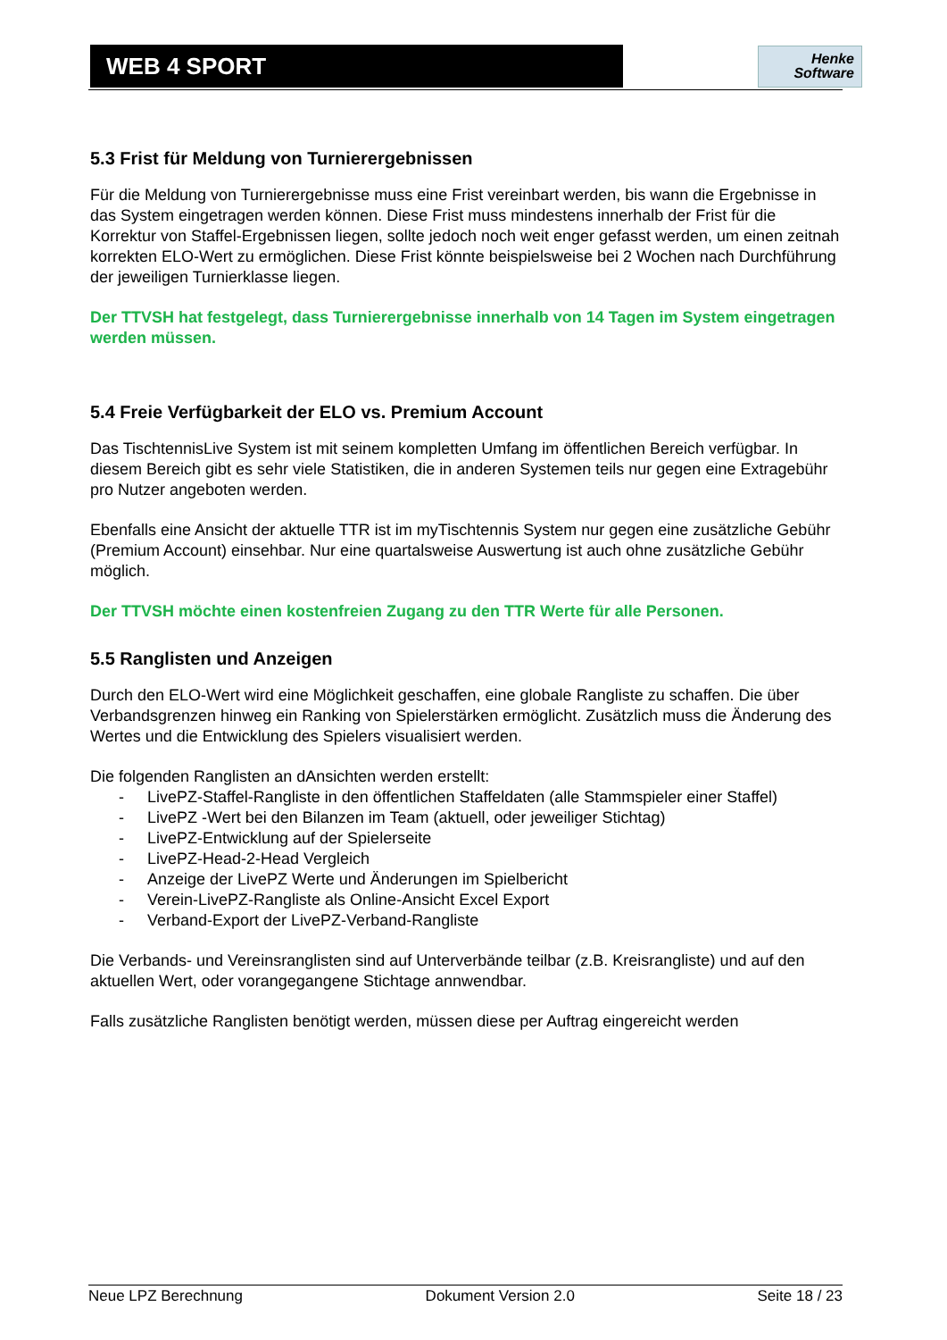WEB 4 SPORT
Henke
Software
5.3 Frist für Meldung von Turnierergebnissen
Für die Meldung von Turnierergebnisse muss eine Frist vereinbart werden, bis wann die Ergebnisse in das System eingetragen werden können. Diese Frist muss mindestens innerhalb der Frist für die Korrektur von Staffel-Ergebnissen liegen, sollte jedoch noch weit enger gefasst werden, um einen zeitnah korrekten ELO-Wert zu ermöglichen. Diese Frist könnte beispielsweise bei 2 Wochen nach Durchführung der jeweiligen Turnierklasse liegen.
Der TTVSH hat festgelegt, dass Turnierergebnisse innerhalb von 14 Tagen im System eingetragen werden müssen.
5.4 Freie Verfügbarkeit der ELO vs. Premium Account
Das TischtennisLive System ist mit seinem kompletten Umfang im öffentlichen Bereich verfügbar. In diesem Bereich gibt es sehr viele Statistiken, die in anderen Systemen teils nur gegen eine Extragebühr pro Nutzer angeboten werden.
Ebenfalls eine Ansicht der aktuelle TTR ist im myTischtennis System nur gegen eine zusätzliche Gebühr (Premium Account) einsehbar. Nur eine quartalsweise Auswertung ist auch ohne zusätzliche Gebühr möglich.
Der TTVSH möchte einen kostenfreien Zugang zu den TTR Werte für alle Personen.
5.5 Ranglisten und Anzeigen
Durch den ELO-Wert wird eine Möglichkeit geschaffen, eine globale Rangliste zu schaffen. Die über Verbandsgrenzen hinweg ein Ranking von Spielerstärken ermöglicht. Zusätzlich muss die Änderung des Wertes und die Entwicklung des Spielers visualisiert werden.
Die folgenden Ranglisten an dAnsichten werden erstellt:
- LivePZ-Staffel-Rangliste in den öffentlichen Staffeldaten (alle Stammspieler einer Staffel)
- LivePZ -Wert bei den Bilanzen im Team (aktuell, oder jeweiliger Stichtag)
- LivePZ-Entwicklung auf der Spielerseite
- LivePZ-Head-2-Head Vergleich
- Anzeige der LivePZ Werte und Änderungen im Spielbericht
- Verein-LivePZ-Rangliste als Online-Ansicht Excel Export
- Verband-Export der LivePZ-Verband-Rangliste
Die Verbands- und Vereinsranglisten sind auf Unterverbände teilbar (z.B. Kreisrangliste) und auf den aktuellen Wert, oder vorangegangene Stichtage annwendbar.
Falls zusätzliche Ranglisten benötigt werden, müssen diese per Auftrag eingereicht werden
Neue LPZ Berechnung Dokument Version 2.0 Seite 18 / 23